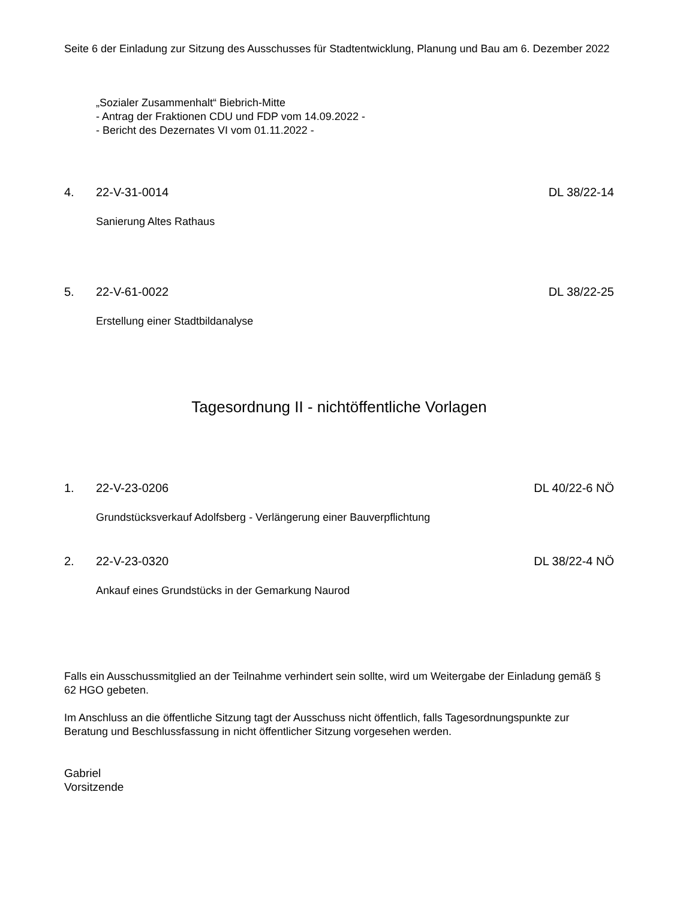Seite 6 der Einladung zur Sitzung des Ausschusses für Stadtentwicklung, Planung und Bau am 6. Dezember 2022
„Sozialer Zusammenhalt“ Biebrich-Mitte
- Antrag der Fraktionen CDU und FDP vom 14.09.2022 -
- Bericht des Dezernates VI vom 01.11.2022 -
4. 22-V-31-0014 DL 38/22-14
Sanierung Altes Rathaus
5. 22-V-61-0022 DL 38/22-25
Erstellung einer Stadtbildanalyse
Tagesordnung II - nichtöffentliche Vorlagen
1. 22-V-23-0206 DL 40/22-6 NÖ
Grundstücksverkauf Adolfsberg - Verlängerung einer Bauverpflichtung
2. 22-V-23-0320 DL 38/22-4 NÖ
Ankauf eines Grundstücks in der Gemarkung Naurod
Falls ein Ausschussmitglied an der Teilnahme verhindert sein sollte, wird um Weitergabe der Einladung gemäß § 62 HGO gebeten.
Im Anschluss an die öffentliche Sitzung tagt der Ausschuss nicht öffentlich, falls Tagesordnungspunkte zur Beratung und Beschlussfassung in nicht öffentlicher Sitzung vorgesehen werden.
Gabriel
Vorsitzende